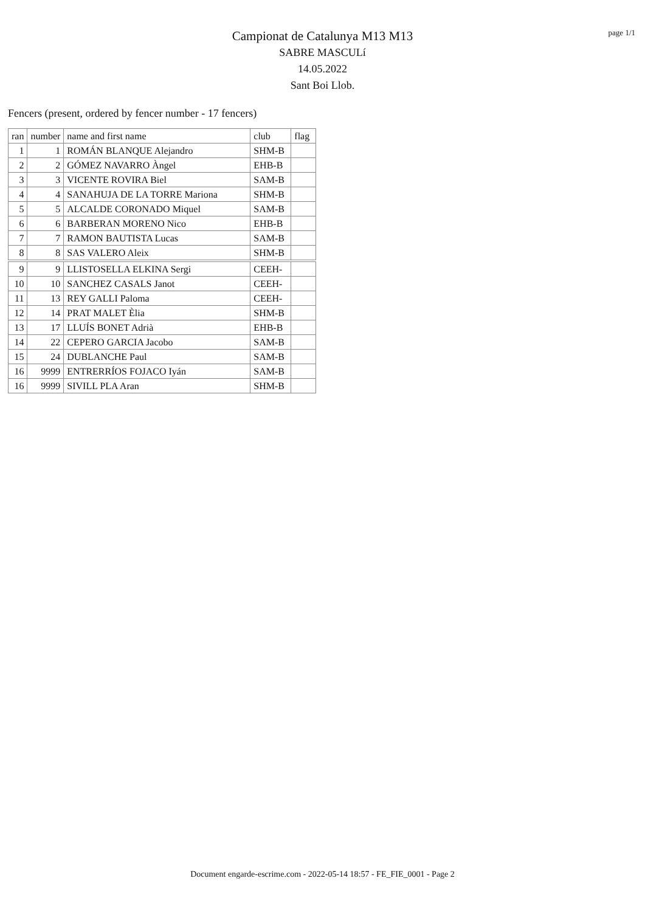page 1/1
Campionat de Catalunya M13 M13
SABRE MASCULí
14.05.2022
Sant Boi Llob.
Fencers (present, ordered by fencer number - 17 fencers)
| ran | number | name and first name | club | flag |
| --- | --- | --- | --- | --- |
| 1 | 1 | ROMÁN BLANQUE Alejandro | SHM-B | |
| 2 | 2 | GÓMEZ NAVARRO Àngel | EHB-B | |
| 3 | 3 | VICENTE ROVIRA Biel | SAM-B | |
| 4 | 4 | SANAHUJA DE LA TORRE Mariona | SHM-B | |
| 5 | 5 | ALCALDE CORONADO Miquel | SAM-B | |
| 6 | 6 | BARBERAN MORENO Nico | EHB-B | |
| 7 | 7 | RAMON BAUTISTA Lucas | SAM-B | |
| 8 | 8 | SAS VALERO Aleix | SHM-B | |
| 9 | 9 | LLISTOSELLA ELKINA Sergi | CEEH- | |
| 10 | 10 | SANCHEZ CASALS Janot | CEEH- | |
| 11 | 13 | REY GALLI Paloma | CEEH- | |
| 12 | 14 | PRAT MALET Èlia | SHM-B | |
| 13 | 17 | LLUÍS BONET Adrià | EHB-B | |
| 14 | 22 | CEPERO GARCIA Jacobo | SAM-B | |
| 15 | 24 | DUBLANCHE Paul | SAM-B | |
| 16 | 9999 | ENTRERRÍOS FOJACO Iyán | SAM-B | |
| 16 | 9999 | SIVILL PLA Aran | SHM-B | |
Document engarde-escrime.com - 2022-05-14 18:57 - FE_FIE_0001 - Page 2